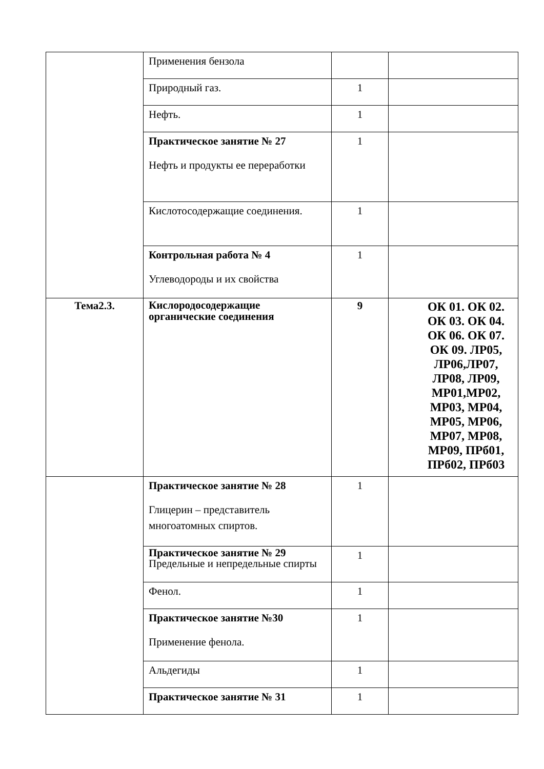| | Применения бензола | | |
| | Природный газ. | 1 | |
| | Нефть. | 1 | |
| | Практическое занятие № 27 Нефть и продукты ее переработки | 1 | |
| | Кислотосодержащие соединения. | 1 | |
| | Контрольная работа № 4 Углеводороды и их свойства | 1 | |
| Тема2.3. | Кислородосодержащие органические соединения | 9 | ОК 01. ОК 02. ОК 03. ОК 04. ОК 06. ОК 07. ОК 09. ЛР05, ЛР06,ЛР07, ЛР08, ЛР09, МР01,МР02, МР03, МР04, МР05, МР06, МР07, МР08, МР09, ПРб01, ПРб02, ПРб03 |
| | Практическое занятие № 28 Глицерин – представитель многоатомных спиртов. | 1 | |
| | Практическое занятие № 29 Предельные и непредельные спирты | 1 | |
| | Фенол. | 1 | |
| | Практическое занятие №30 Применение фенола. | 1 | |
| | Альдегиды | 1 | |
| | Практическое занятие № 31 | 1 | |